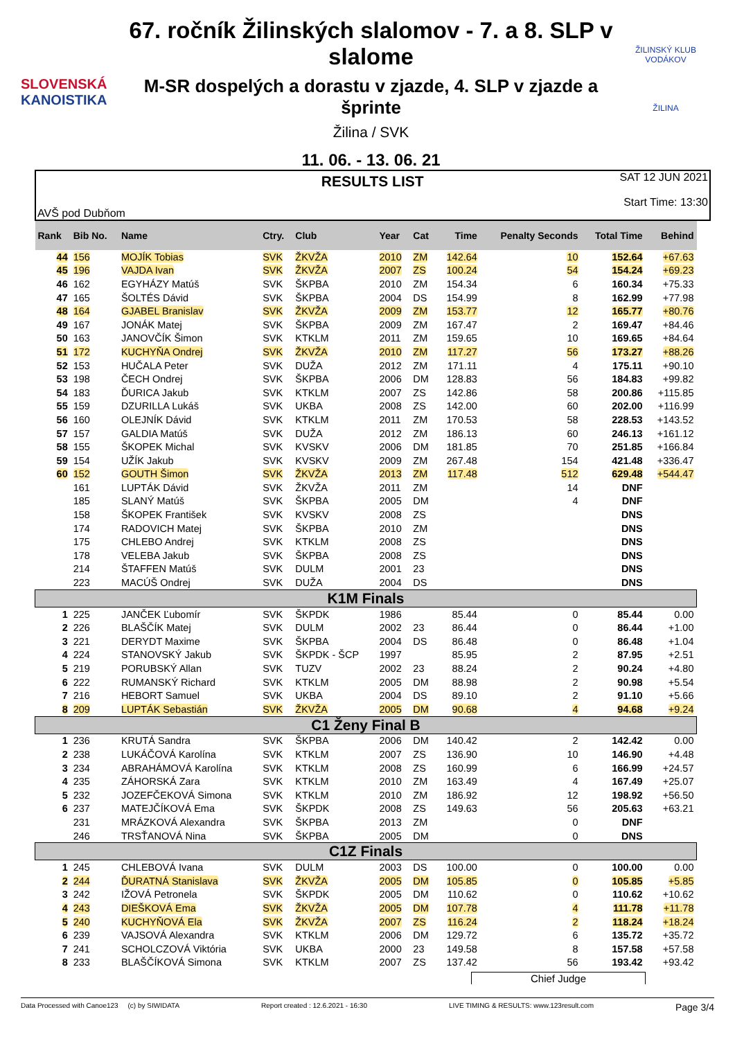SLOVENSKÁ
KANOISTIKA
67. ročník Žilinských slalomov - 7. a 8. SLP v slalome
M-SR dospelých a dorastu v zjazde, 4. SLP v zjazde a šprinte
Žilina / SVK
11. 06. - 13. 06. 21
ŽILINSKÝ KLUB VODÁKOV
ŽILINA
AVŠ pod Dubňom
RESULTS LIST
SAT 12 JUN 2021
Start Time: 13:30
| Rank | Bib No. | Name | Ctry. | Club | Year | Cat | Time | Penalty Seconds | Total Time | Behind |
| --- | --- | --- | --- | --- | --- | --- | --- | --- | --- | --- |
| 44 | 156 | MOJÍK Tobias | SVK | ŽKVŽA | 2010 | ZM | 142.64 | 10 | 152.64 | +67.63 |
| 45 | 196 | VAJDA Ivan | SVK | ŽKVŽA | 2007 | ZS | 100.24 | 54 | 154.24 | +69.23 |
| 46 | 162 | EGYHÁZY Matúš | SVK | ŠKPBA | 2010 | ZM | 154.34 | 6 | 160.34 | +75.33 |
| 47 | 165 | ŠOLTÉS Dávid | SVK | ŠKPBA | 2004 | DS | 154.99 | 8 | 162.99 | +77.98 |
| 48 | 164 | GJABEL Branislav | SVK | ŽKVŽA | 2009 | ZM | 153.77 | 12 | 165.77 | +80.76 |
| 49 | 167 | JONÁK Matej | SVK | ŠKPBA | 2009 | ZM | 167.47 | 2 | 169.47 | +84.46 |
| 50 | 163 | JANOVČÍK Šimon | SVK | KTKLM | 2011 | ZM | 159.65 | 10 | 169.65 | +84.64 |
| 51 | 172 | KUCHYŇA Ondrej | SVK | ŽKVŽA | 2010 | ZM | 117.27 | 56 | 173.27 | +88.26 |
| 52 | 153 | HUČALA Peter | SVK | DUŽA | 2012 | ZM | 171.11 | 4 | 175.11 | +90.10 |
| 53 | 198 | ČECH Ondrej | SVK | ŠKPBA | 2006 | DM | 128.83 | 56 | 184.83 | +99.82 |
| 54 | 183 | ĎURICA Jakub | SVK | KTKLM | 2007 | ZS | 142.86 | 58 | 200.86 | +115.85 |
| 55 | 159 | DZURILLA Lukáš | SVK | UKBA | 2008 | ZS | 142.00 | 60 | 202.00 | +116.99 |
| 56 | 160 | OLEJNÍK Dávid | SVK | KTKLM | 2011 | ZM | 170.53 | 58 | 228.53 | +143.52 |
| 57 | 157 | GALDIA Matúš | SVK | DUŽA | 2012 | ZM | 186.13 | 60 | 246.13 | +161.12 |
| 58 | 155 | ŠKOPEK Michal | SVK | KVSKV | 2006 | DM | 181.85 | 70 | 251.85 | +166.84 |
| 59 | 154 | UŽÍK Jakub | SVK | KVSKV | 2009 | ZM | 267.48 | 154 | 421.48 | +336.47 |
| 60 | 152 | GOUTH Šimon | SVK | ŽKVŽA | 2013 | ZM | 117.48 | 512 | 629.48 | +544.47 |
| | 161 | LUPTÁK Dávid | SVK | ŽKVŽA | 2011 | ZM | | 14 | DNF | |
| | 185 | SLANÝ Matúš | SVK | ŠKPBA | 2005 | DM | | 4 | DNF | |
| | 158 | ŠKOPEK František | SVK | KVSKV | 2008 | ZS | | | DNS | |
| | 174 | RADOVICH Matej | SVK | ŠKPBA | 2010 | ZM | | | DNS | |
| | 175 | CHLEBO Andrej | SVK | KTKLM | 2008 | ZS | | | DNS | |
| | 178 | VELEBA Jakub | SVK | ŠKPBA | 2008 | ZS | | | DNS | |
| | 214 | ŠTAFFEN Matúš | SVK | DULM | 2001 | 23 | | | DNS | |
| | 223 | MACÚŠ Ondrej | SVK | DUŽA | 2004 | DS | | | DNS | |
| K1M Finals | | | | | | | | | | |
| 1 | 225 | JANČEK Ľubomír | SVK | ŠKPDK | 1986 | | 85.44 | 0 | 85.44 | 0.00 |
| 2 | 226 | BLAŠČÍK Matej | SVK | DULM | 2002 | 23 | 86.44 | 0 | 86.44 | +1.00 |
| 3 | 221 | DERYDT Maxime | SVK | ŠKPBA | 2004 | DS | 86.48 | 0 | 86.48 | +1.04 |
| 4 | 224 | STANOVSKÝ Jakub | SVK | ŠKPDK - ŠCP | 1997 | | 85.95 | 2 | 87.95 | +2.51 |
| 5 | 219 | PORUBSKÝ Allan | SVK | TUZV | 2002 | 23 | 88.24 | 2 | 90.24 | +4.80 |
| 6 | 222 | RUMANSKÝ Richard | SVK | KTKLM | 2005 | DM | 88.98 | 2 | 90.98 | +5.54 |
| 7 | 216 | HEBORT Samuel | SVK | UKBA | 2004 | DS | 89.10 | 2 | 91.10 | +5.66 |
| 8 | 209 | LUPTÁK Sebastián | SVK | ŽKVŽA | 2005 | DM | 90.68 | 4 | 94.68 | +9.24 |
| C1 Ženy Final B | | | | | | | | | | |
| 1 | 236 | KRUTÁ Sandra | SVK | ŠKPBA | 2006 | DM | 140.42 | 2 | 142.42 | 0.00 |
| 2 | 238 | LUKÁČOVÁ Karolína | SVK | KTKLM | 2007 | ZS | 136.90 | 10 | 146.90 | +4.48 |
| 3 | 234 | ABRAHÁMOVÁ Karolína | SVK | KTKLM | 2008 | ZS | 160.99 | 6 | 166.99 | +24.57 |
| 4 | 235 | ZÁHORSKÁ Zara | SVK | KTKLM | 2010 | ZM | 163.49 | 4 | 167.49 | +25.07 |
| 5 | 232 | JOZEFČEKOVÁ Simona | SVK | KTKLM | 2010 | ZM | 186.92 | 12 | 198.92 | +56.50 |
| 6 | 237 | MATEJČÍKOVÁ Ema | SVK | ŠKPDK | 2008 | ZS | 149.63 | 56 | 205.63 | +63.21 |
| | 231 | MRÁZKOVÁ Alexandra | SVK | ŠKPBA | 2013 | ZM | | 0 | DNF | |
| | 246 | TRSŤANOVÁ Nina | SVK | ŠKPBA | 2005 | DM | | 0 | DNS | |
| C1Z Finals | | | | | | | | | | |
| 1 | 245 | CHLEBOVÁ Ivana | SVK | DULM | 2003 | DS | 100.00 | 0 | 100.00 | 0.00 |
| 2 | 244 | ĎURATNÁ Stanislava | SVK | ŽKVŽA | 2005 | DM | 105.85 | 0 | 105.85 | +5.85 |
| 3 | 242 | IŽOVÁ Petronela | SVK | ŠKPDK | 2005 | DM | 110.62 | 0 | 110.62 | +10.62 |
| 4 | 243 | DIEŠKOVÁ Ema | SVK | ŽKVŽA | 2005 | DM | 107.78 | 4 | 111.78 | +11.78 |
| 5 | 240 | KUCHYŇOVÁ Ela | SVK | ŽKVŽA | 2007 | ZS | 116.24 | 2 | 118.24 | +18.24 |
| 6 | 239 | VAJSOVÁ Alexandra | SVK | KTKLM | 2006 | DM | 129.72 | 6 | 135.72 | +35.72 |
| 7 | 241 | SCHOLCZOVÁ Viktória | SVK | UKBA | 2000 | 23 | 149.58 | 8 | 157.58 | +57.58 |
| 8 | 233 | BLAŠČÍKOVÁ Simona | SVK | KTKLM | 2007 | ZS | 137.42 | 56 | 193.42 | +93.42 |
Chief Judge
Data Processed with Canoe123 (c) by SIWIDATA Report created : 12.6.2021 - 16:30 LIVE TIMING & RESULTS: www.123result.com Page 3/4